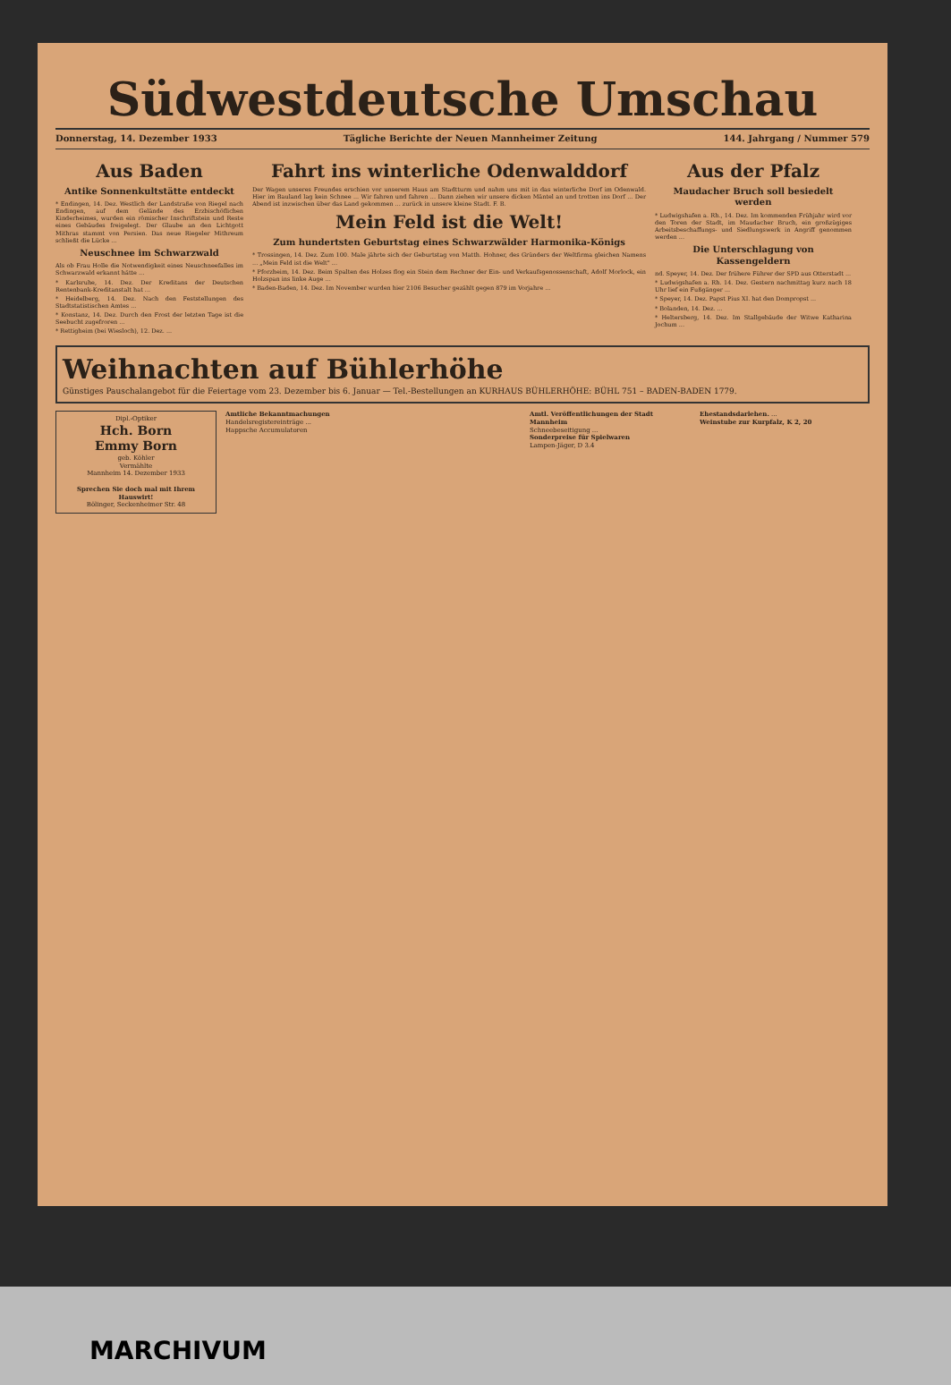Südwestdeutsche Umschau
Donnerstag, 14. Dezember 1933 Tägliche Berichte der Neuen Mannheimer Zeitung 144. Jahrgang / Nummer 579
Aus Baden
Antike Sonnenkultstätte entdeckt
* Endingen, 14. Dez. Westlich der Landstraße von Riegel nach Endingen, auf dem Gelände des Erzbischöflichen Kinderheimes, wurden ein römischer Inschriftstein und Reste eines Gebäudes freigelegt. Der Glaube an den Lichtgott Mithras stammt von Persien. Das neue Riegeler Mithreum schließt die Lücke ...
Neuschnee im Schwarzwald
Als ob Frau Holle die Notwendigkeit eines Neuschneefalles im Schwarzwald erkannt hätte ...
* Karlsruhe, 14. Dez. Der Kreditans der Deutschen Rentenbank-Kreditanstalt hat ...
* Heidelberg, 14. Dez. Nach den Feststellungen des Stadtstatistischen Amtes ...
* Konstanz, 14. Dez. Durch den Frost der letzten Tage ist die Seebucht zugefroren ...
* Rettigheim (bei Wiesloch), 12. Dez. ...
Fahrt ins winterliche Odenwalddorf
Der Wagen unseres Freundes erschien vor unserem Haus am Stadtturm und nahm uns mit in das winterliche Dorf im Odenwald. Hier im Bauland lag kein Schnee ... Wir fahren und fahren ... Dann ziehen wir unsere dicken Mäntel an und trotten ins Dorf ... Der Abend ist inzwischen über das Land gekommen ... zurück in unsere kleine Stadt. F. B.
Mein Feld ist die Welt!
Zum hundertsten Geburtstag eines Schwarzwälder Harmonika-Königs
* Trossingen, 14. Dez. Zum 100. Male jährte sich der Geburtstag von Matth. Hohner, des Gründers der Weltfirma gleichen Namens ... „Mein Feld ist die Welt" ...
* Pforzheim, 14. Dez. Beim Spalten des Holzes flog ein Stein dem Rechner der Ein- und Verkaufsgenossenschaft, Adolf Morlock, ein Holzspan ins linke Auge ...
* Baden-Baden, 14. Dez. Im November wurden hier 2106 Besucher gezählt gegen 879 im Vorjahre ...
Aus der Pfalz
Maudacher Bruch soll besiedelt werden
* Ludwigshafen a. Rh., 14. Dez. Im kommenden Frühjahr wird vor den Toren der Stadt, im Maudacher Bruch, ein großzügiges Arbeitsbeschaffungs- und Siedlungswerk in Angriff genommen werden ...
Die Unterschlagung von Kassengeldern
nd. Speyer, 14. Dez. Der frühere Führer der SPD aus Otterstadt ...
* Ludwigshafen a. Rh. 14. Dez. Gestern nachmittag kurz nach 18 Uhr lief ein Fußgänger ...
* Speyer, 14. Dez. Papst Pius XI. hat den Dompropst ...
* Bolanden, 14. Dez. ...
* Heltersberg, 14. Dez. Im Stallgebäude der Witwe Katharina Jochum ...
Weihnachten auf Bühlerhöhe
Günstiges Pauschalangebot für die Feiertage vom 23. Dezember bis 6. Januar — Tel.-Bestellungen an KURHAUS BÜHLERHÖHE: BÜHL 751 – BADEN-BADEN 1779.
Dipl.-Optiker
Hch. Born
Emmy Born
geb. Köhler
Vermählte
Mannheim 14. Dezember 1933
Sprechen Sie doch mal mit Ihrem Hauswirt!
Bölinger, Seckenheimer Str. 48
Amtliche Bekanntmachungen
Handelsregistereinträge ...
Happsche Accumulatoren
Amtl. Veröffentlichungen der Stadt Mannheim
Schneebeseitigung ...
Sonderpreise für Spielwaren
Lampen-Jäger, D 3.4
Ehestandsdarlehen. ...
Weinstube zur Kurpfalz, K 2, 20
MARCHIVUM